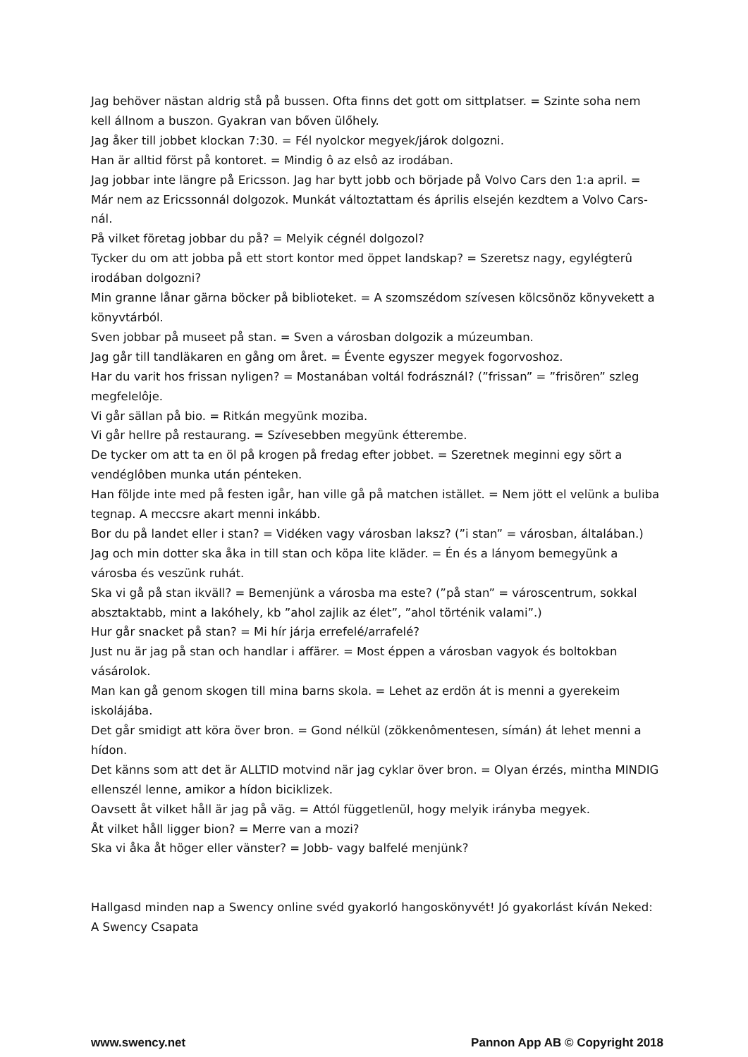Jag behöver nästan aldrig stå på bussen. Ofta finns det gott om sittplatser. = Szinte soha nem kell állnom a buszon. Gyakran van bőven ülőhely.
Jag åker till jobbet klockan 7:30. = Fél nyolckor megyek/járok dolgozni.
Han är alltid först på kontoret. = Mindig ô az elsô az irodában.
Jag jobbar inte längre på Ericsson. Jag har bytt jobb och började på Volvo Cars den 1:a april. = Már nem az Ericssonnál dolgozok. Munkát változtattam és április elsején kezdtem a Volvo Cars-nál.
På vilket företag jobbar du på? = Melyik cégnél dolgozol?
Tycker du om att jobba på ett stort kontor med öppet landskap? = Szeretsz nagy, egylégterû irodában dolgozni?
Min granne lånar gärna böcker på biblioteket. = A szomszédom szívesen kölcsönöz könyvekett a könyvtárból.
Sven jobbar på museet på stan. = Sven a városban dolgozik a múzeumban.
Jag går till tandläkaren en gång om året. = Évente egyszer megyek fogorvoshoz.
Har du varit hos frissan nyligen? = Mostanában voltál fodrásznál? (”frissan” = ”frisören” szleg megfelelôje.
Vi går sällan på bio. = Ritkán megyünk moziba.
Vi går hellre på restaurang. = Szívesebben megyünk étterembe.
De tycker om att ta en öl på krogen på fredag efter jobbet. = Szeretnek meginni egy sört a vendéglôben munka után pénteken.
Han följde inte med på festen igår, han ville gå på matchen istället. = Nem jött el velünk a buliba tegnap. A meccsre akart menni inkább.
Bor du på landet eller i stan? = Vidéken vagy városban laksz? (”i stan” = városban, általában.)
Jag och min dotter ska åka in till stan och köpa lite kläder. = Én és a lányom bemegyünk a városba és veszünk ruhát.
Ska vi gå på stan ikväll? = Bemenjünk a városba ma este? (”på stan” = városcentrum, sokkal absztaktabb, mint a lakóhely, kb ”ahol zajlik az élet”, ”ahol történik valami”.)
Hur går snacket på stan? = Mi hír járja errefelé/arrafelé?
Just nu är jag på stan och handlar i affärer. = Most éppen a városban vagyok és boltokban vásárolok.
Man kan gå genom skogen till mina barns skola. = Lehet az erdön át is menni a gyerekeim iskolájába.
Det går smidigt att köra över bron. = Gond nélkül (zökkenômentesen, símán) át lehet menni a hídon.
Det känns som att det är ALLTID motvind när jag cyklar över bron. = Olyan érzés, mintha MINDIG ellenszél lenne, amikor a hídon biciklizek.
Oavsett åt vilket håll är jag på väg. = Attól függetlenül, hogy melyik irányba megyek.
Åt vilket håll ligger bion? = Merre van a mozi?
Ska vi åka åt höger eller vänster? = Jobb- vagy balfelé menjünk?
Hallgasd minden nap a Swency online svéd gyakorló hangoskönyvét! Jó gyakorlást kíván Neked: A Swency Csapata
www.swency.net Pannon App AB © Copyright 2018